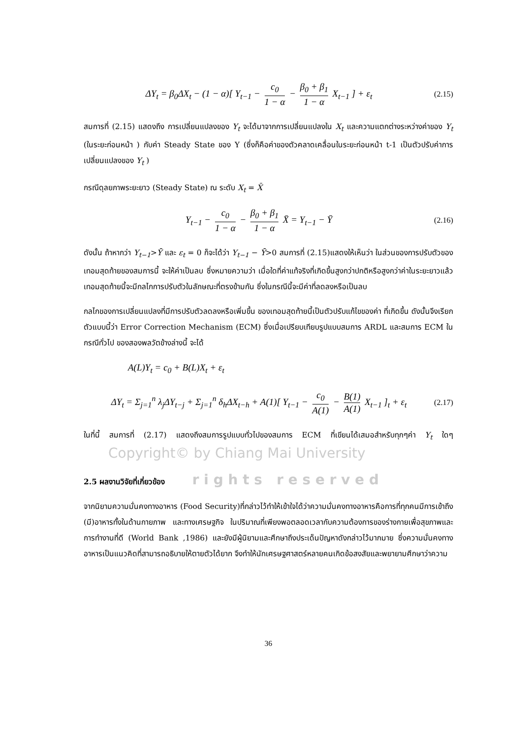ΔY<sub>t</sub> = β<sub>0</sub>ΔX<sub>t</sub> − (1 − α)[ Y<sub>t−1</sub> − c<sub>0</sub> 1 − α − β<sub>0</sub> + β<sub>1</sub> 1 − α X<sub>t−1</sub> ] + ε<sub>t</sub> (2.15)
สมการที่ (2.15) แสดงถึง การเปลี่ยนแปลงของ Y<sub>t</sub> จะได้มาจากการเปลี่ยนแปลงใน X<sub>t</sub> และความแตกต่างระหว่างค่าของ Y<sub>t</sub> (ในระยะก่อนหน้า ) กับค่า Steady State ของ Y (ซึ่งก็คือค่าของตัวคลาดเคลื่อนในระยะก่อนหน้า t-1 เป็นตัวปรับค่าการเปลี่ยนแปลงของ Y<sub>t</sub> )
กรณีดุลยภาพระยะยาว (Steady State) ณ ระดับ X<sub>t</sub> = X̄
Y<sub>t−1</sub> − c<sub>0</sub> 1 − α − β<sub>0</sub> + β<sub>1</sub> 1 − α X̄ = Y<sub>t−1</sub> − Ȳ (2.16)
ดังนั้น ถ้าหากว่า Y<sub>t−1</sub>>Ȳ และ ε<sub>t</sub> = 0 ก็จะได้ว่า Y<sub>t−1</sub> − Ȳ>0 สมการที่ (2.15)แสดงให้เห็นว่า ในส่วนของการปรับตัวของเทอมสุดท้ายของสมการนี้ จะให้ค่าเป็นลบ ซึ่งหมายความว่า เมื่อใดที่ค่าแท้จริงที่เกิดขึ้นสูงกว่าปกติหรือสูงกว่าค่าในระยะยาวแล้ว เทอมสุดท้ายนี้จะมีกลไกการปรับตัวในลักษณะที่ตรงข้ามกัน ซึ่งในกรณีนี้จะมีค่าที่ลดลงหรือเป็นลบ
กลไกของการเปลี่ยนแปลงที่มีการปรับตัวลดลงหรือเพิ่มขึ้น ของเทอมสุดท้ายนี้เป็นตัวปรับแก้ไขของค่า ที่เกิดขึ้น ดังนั้นจึงเรียกตัวแบบนี้ว่า Error Correction Mechanism (ECM) ซึ่งเมื่อเปรียบเทียบรูปแบบสมการ ARDL และสมการ ECM ในกรณีทั่วไป ของสองพลวัตข้างล่างนี้ จะได้
A(L)Y<sub>t</sub> = c<sub>0</sub> + B(L)X<sub>t</sub> + ε<sub>t</sub>
ΔY<sub>t</sub> = Σ<sub>j=1</sub><sup>n</sup> λ<sub>j</sub>ΔY<sub>t−j</sub> + Σ<sub>j=1</sub><sup>n</sup> δ<sub>h</sub>ΔX<sub>t−h</sub> + A(1)[ Y<sub>t−1</sub> − c<sub>0</sub> A(1) − B(1) A(1) X<sub>t−1</sub> ]<sub>t</sub> + ε<sub>t</sub> (2.17)
ในที่นี้ สมการที่ (2.17) แสดงถึงสมการรูปแบบทั่วไปของสมการ ECM ที่เขียนได้เสมอสำหรับทุกๆค่า Y<sub>t</sub> ใดๆ Copyright© by Chiang Mai University
2.5 ผลงานวิจัยที่เกี่ยวข้อง r i g h t s r e s e r v e d
จากนิยามความมั่นคงทางอาหาร (Food Security)ที่กล่าวไว้ทำให้เข้าใจได้ว่าความมั่นคงทางอาหารคือการที่ทุกคนมีการเข้าถึง (มี)อาหารทั้งในด้านกายภาพ และทางเศรษฐกิจ ในปริมาณที่เพียงพอตลอดเวลากับความต้องการของร่างกายเพื่อสุขภาพและการทำงานที่ดี (World Bank ,1986) และยังมีผู้นิยามและศึกษาถึงประเด็นปัญหาดังกล่าวไว้มากมาย ซึ่งความมั่นคงทางอาหารเป็นแนวคิดที่สามารถอธิบายให้ตายตัวได้ยาก จึงทำให้นักเศรษฐศาสตร์หลายคนเกิดข้อสงสัยและพยายามศึกษาว่าความ
36